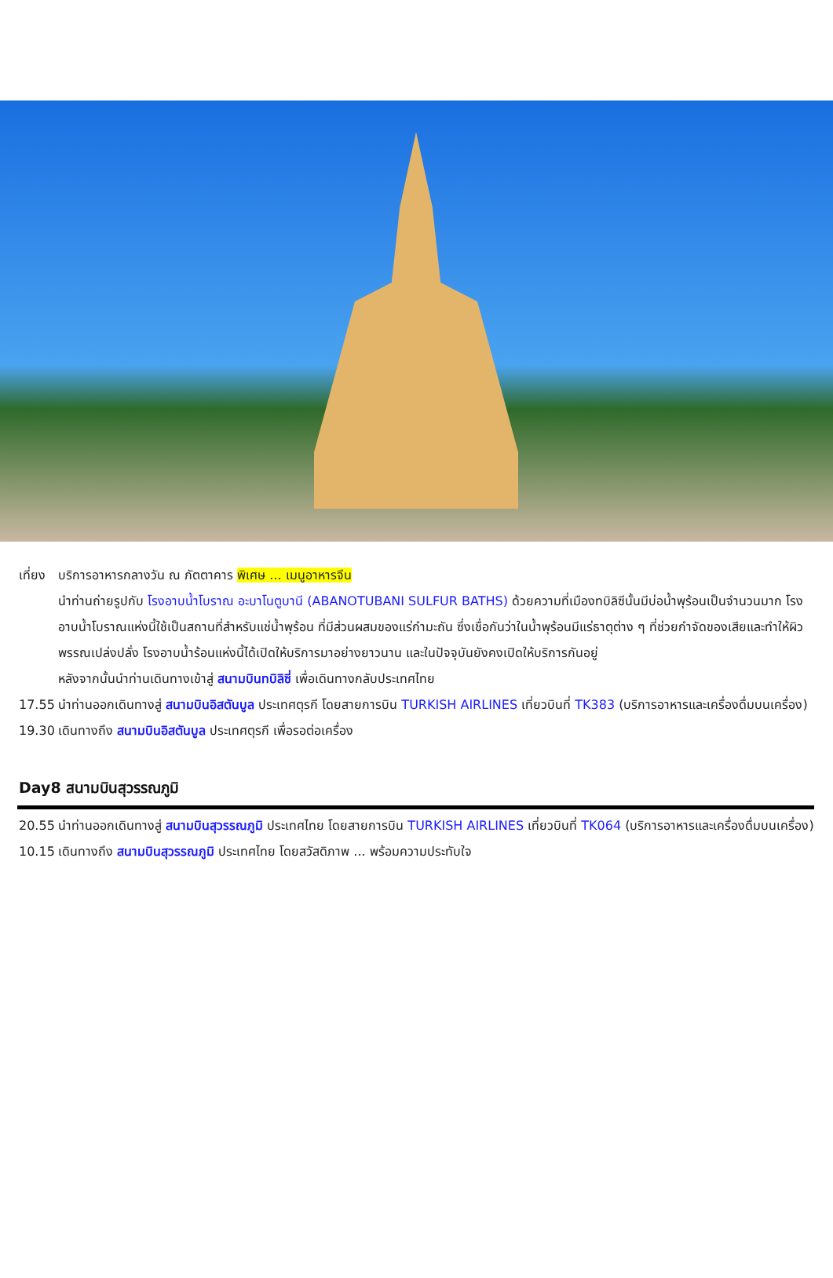เที่ยง
บริการอาหารกลางวัน ณ ภัตตาคาร พิเศษ ... เมนูอาหารจีน
นำท่านถ่ายรูปกับ โรงอาบน้ำโบราณ อะบาโนตูบานี (ABANOTUBANI SULFUR BATHS) ด้วยความที่เมืองทบิลิซีนั้นมีบ่อน้ำพุร้อนเป็นจำนวนมาก โรงอาบน้ำโบราณแห่งนี้ใช้เป็นสถานที่สำหรับแช่น้ำพุร้อน ที่มีส่วนผสมของแร่กำมะถัน ซึ่งเชื่อกันว่าในน้ำพุร้อนมีแร่ธาตุต่าง ๆ ที่ช่วยกำจัดของเสียและทำให้ผิวพรรณเปล่งปลั่ง โรงอาบน้ำร้อนแห่งนี้ได้เปิดให้บริการมาอย่างยาวนาน และในปัจจุบันยังคงเปิดให้บริการกันอยู่
หลังจากนั้นนำท่านเดินทางเข้าสู่ สนามบินทบิลิซี่ เพื่อเดินทางกลับประเทศไทย
17.55 นำท่านออกเดินทางสู่ สนามบินอิสตันบูล ประเทศตุรกี โดยสายการบิน TURKISH AIRLINES เที่ยวบินที่ TK383 (บริการอาหารและเครื่องดื่มบนเครื่อง)
19.30 เดินทางถึง สนามบินอิสตันบูล ประเทศตุรกี เพื่อรอต่อเครื่อง
Day8 สนามบินสุวรรณภูมิ
20.55 นำท่านออกเดินทางสู่ สนามบินสุวรรณภูมิ ประเทศไทย โดยสายการบิน TURKISH AIRLINES เที่ยวบินที่ TK064 (บริการอาหารและเครื่องดื่มบนเครื่อง)
10.15 เดินทางถึง สนามบินสุวรรณภูมิ ประเทศไทย โดยสวัสดิภาพ ... พร้อมความประทับใจ